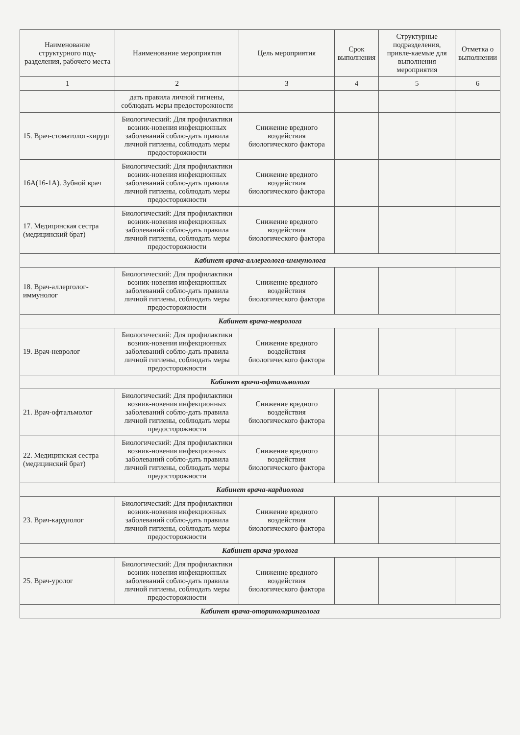| Наименование структурного под-разделения, рабочего места | Наименование мероприятия | Цель мероприятия | Срок выполнения | Структурные подразделения, привле-каемые для выполнения мероприятия | Отметка о выполнении |
| --- | --- | --- | --- | --- | --- |
| 1 | 2 | 3 | 4 | 5 | 6 |
| | дать правила личной гигиены, соблюдать меры предосторожности | | | | |
| 15. Врач-стоматолог-хирург | Биологический: Для профилактики возник-новения инфекционных заболеваний соблю-дать правила личной гигиены, соблюдать меры предосторожности | Снижение вредного воздействия биологического фактора | | | |
| 16А(16-1А). Зубной врач | Биологический: Для профилактики возник-новения инфекционных заболеваний соблю-дать правила личной гигиены, соблюдать меры предосторожности | Снижение вредного воздействия биологического фактора | | | |
| 17. Медицинская сестра (медицинский брат) | Биологический: Для профилактики возник-новения инфекционных заболеваний соблю-дать правила личной гигиены, соблюдать меры предосторожности | Снижение вредного воздействия биологического фактора | | | |
| Кабинет врача-аллерголога-иммунолога | | | | | |
| 18. Врач-аллерголог-иммунолог | Биологический: Для профилактики возник-новения инфекционных заболеваний соблю-дать правила личной гигиены, соблюдать меры предосторожности | Снижение вредного воздействия биологического фактора | | | |
| Кабинет врача-невролога | | | | | |
| 19. Врач-невролог | Биологический: Для профилактики возник-новения инфекционных заболеваний соблю-дать правила личной гигиены, соблюдать меры предосторожности | Снижение вредного воздействия биологического фактора | | | |
| Кабинет врача-офтальмолога | | | | | |
| 21. Врач-офтальмолог | Биологический: Для профилактики возник-новения инфекционных заболеваний соблю-дать правила личной гигиены, соблюдать меры предосторожности | Снижение вредного воздействия биологического фактора | | | |
| 22. Медицинская сестра (медицинский брат) | Биологический: Для профилактики возник-новения инфекционных заболеваний соблю-дать правила личной гигиены, соблюдать меры предосторожности | Снижение вредного воздействия биологического фактора | | | |
| Кабинет врача-кардиолога | | | | | |
| 23. Врач-кардиолог | Биологический: Для профилактики возник-новения инфекционных заболеваний соблю-дать правила личной гигиены, соблюдать меры предосторожности | Снижение вредного воздействия биологического фактора | | | |
| Кабинет врача-уролога | | | | | |
| 25. Врач-уролог | Биологический: Для профилактики возник-новения инфекционных заболеваний соблю-дать правила личной гигиены, соблюдать меры предосторожности | Снижение вредного воздействия биологического фактора | | | |
| Кабинет врача-оториноларинголога | | | | | |